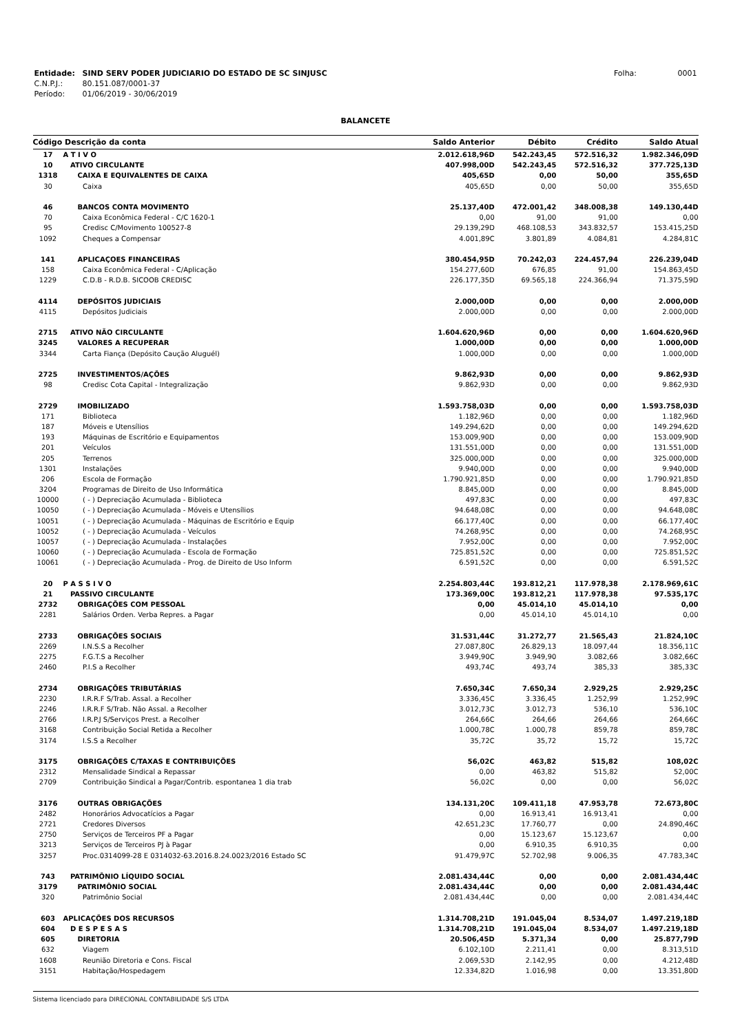| Entidade: | SIND SERV PODER JUDICIARIO DO ESTADO DE SC SINJUSC | Folha: 0001 |
| C.N.P.J.: | 80.151.087/0001-37 | |
| Período: | 01/06/2019 - 30/06/2019 | |
BALANCETE
| Código Descrição da conta | | Saldo Anterior | Débito | Crédito | Saldo Atual |
| --- | --- | --- | --- | --- | --- |
| 17 | A T I V O | 2.012.618,96D | 542.243,45 | 572.516,32 | 1.982.346,09D |
| 10 | ATIVO CIRCULANTE | 407.998,00D | 542.243,45 | 572.516,32 | 377.725,13D |
| 1318 | CAIXA E EQUIVALENTES DE CAIXA | 405,65D | 0,00 | 50,00 | 355,65D |
| 30 | Caixa | 405,65D | 0,00 | 50,00 | 355,65D |
| 46 | BANCOS CONTA MOVIMENTO | 25.137,40D | 472.001,42 | 348.008,38 | 149.130,44D |
| 70 | Caixa Econômica Federal - C/C 1620-1 | 0,00 | 91,00 | 91,00 | 0,00 |
| 95 | Credisc C/Movimento 100527-8 | 29.139,29D | 468.108,53 | 343.832,57 | 153.415,25D |
| 1092 | Cheques a Compensar | 4.001,89C | 3.801,89 | 4.084,81 | 4.284,81C |
| 141 | APLICAÇOES FINANCEIRAS | 380.454,95D | 70.242,03 | 224.457,94 | 226.239,04D |
| 158 | Caixa Econômica Federal - C/Aplicação | 154.277,60D | 676,85 | 91,00 | 154.863,45D |
| 1229 | C.D.B - R.D.B. SICOOB CREDISC | 226.177,35D | 69.565,18 | 224.366,94 | 71.375,59D |
| 4114 | DEPÓSITOS JUDICIAIS | 2.000,00D | 0,00 | 0,00 | 2.000,00D |
| 4115 | Depósitos Judiciais | 2.000,00D | 0,00 | 0,00 | 2.000,00D |
| 2715 | ATIVO NÃO CIRCULANTE | 1.604.620,96D | 0,00 | 0,00 | 1.604.620,96D |
| 3245 | VALORES A RECUPERAR | 1.000,00D | 0,00 | 0,00 | 1.000,00D |
| 3344 | Carta Fiança (Depósito Caução Aluguél) | 1.000,00D | 0,00 | 0,00 | 1.000,00D |
| 2725 | INVESTIMENTOS/AÇÕES | 9.862,93D | 0,00 | 0,00 | 9.862,93D |
| 98 | Credisc Cota Capital - Integralização | 9.862,93D | 0,00 | 0,00 | 9.862,93D |
| 2729 | IMOBILIZADO | 1.593.758,03D | 0,00 | 0,00 | 1.593.758,03D |
| 171 | Biblioteca | 1.182,96D | 0,00 | 0,00 | 1.182,96D |
| 187 | Móveis e Utensílios | 149.294,62D | 0,00 | 0,00 | 149.294,62D |
| 193 | Máquinas de Escritório e Equipamentos | 153.009,90D | 0,00 | 0,00 | 153.009,90D |
| 201 | Veículos | 131.551,00D | 0,00 | 0,00 | 131.551,00D |
| 205 | Terrenos | 325.000,00D | 0,00 | 0,00 | 325.000,00D |
| 1301 | Instalações | 9.940,00D | 0,00 | 0,00 | 9.940,00D |
| 206 | Escola de Formação | 1.790.921,85D | 0,00 | 0,00 | 1.790.921,85D |
| 3204 | Programas de Direito de Uso Informática | 8.845,00D | 0,00 | 0,00 | 8.845,00D |
| 10000 | ( - ) Depreciação Acumulada - Biblioteca | 497,83C | 0,00 | 0,00 | 497,83C |
| 10050 | ( - ) Depreciação Acumulada - Móveis e Utensílios | 94.648,08C | 0,00 | 0,00 | 94.648,08C |
| 10051 | ( - ) Depreciação Acumulada - Máquinas de Escritório e Equip | 66.177,40C | 0,00 | 0,00 | 66.177,40C |
| 10052 | ( - ) Depreciação Acumulada - Veículos | 74.268,95C | 0,00 | 0,00 | 74.268,95C |
| 10057 | ( - ) Depreciação Acumulada - Instalações | 7.952,00C | 0,00 | 0,00 | 7.952,00C |
| 10060 | ( - ) Depreciação Acumulada - Escola de Formação | 725.851,52C | 0,00 | 0,00 | 725.851,52C |
| 10061 | ( - ) Depreciação Acumulada - Prog. de Direito de Uso Inform | 6.591,52C | 0,00 | 0,00 | 6.591,52C |
| 20 | P A S S I V O | 2.254.803,44C | 193.812,21 | 117.978,38 | 2.178.969,61C |
| 21 | PASSIVO CIRCULANTE | 173.369,00C | 193.812,21 | 117.978,38 | 97.535,17C |
| 2732 | OBRIGAÇÕES COM PESSOAL | 0,00 | 45.014,10 | 45.014,10 | 0,00 |
| 2281 | Salários Orden. Verba Repres. a Pagar | 0,00 | 45.014,10 | 45.014,10 | 0,00 |
| 2733 | OBRIGAÇÕES SOCIAIS | 31.531,44C | 31.272,77 | 21.565,43 | 21.824,10C |
| 2269 | I.N.S.S a Recolher | 27.087,80C | 26.829,13 | 18.097,44 | 18.356,11C |
| 2275 | F.G.T.S a Recolher | 3.949,90C | 3.949,90 | 3.082,66 | 3.082,66C |
| 2460 | P.I.S a Recolher | 493,74C | 493,74 | 385,33 | 385,33C |
| 2734 | OBRIGAÇÕES TRIBUTÁRIAS | 7.650,34C | 7.650,34 | 2.929,25 | 2.929,25C |
| 2230 | I.R.R.F S/Trab. Assal. a Recolher | 3.336,45C | 3.336,45 | 1.252,99 | 1.252,99C |
| 2246 | I.R.R.F S/Trab. Não Assal. a Recolher | 3.012,73C | 3.012,73 | 536,10 | 536,10C |
| 2766 | I.R.P.J S/Serviços Prest. a Recolher | 264,66C | 264,66 | 264,66 | 264,66C |
| 3168 | Contribuição Social Retida a Recolher | 1.000,78C | 1.000,78 | 859,78 | 859,78C |
| 3174 | I.S.S a Recolher | 35,72C | 35,72 | 15,72 | 15,72C |
| 3175 | OBRIGAÇÕES C/TAXAS E CONTRIBUIÇÕES | 56,02C | 463,82 | 515,82 | 108,02C |
| 2312 | Mensalidade Sindical a Repassar | 0,00 | 463,82 | 515,82 | 52,00C |
| 2709 | Contribuição Sindical a Pagar/Contrib. espontanea 1 dia trab | 56,02C | 0,00 | 0,00 | 56,02C |
| 3176 | OUTRAS OBRIGAÇÕES | 134.131,20C | 109.411,18 | 47.953,78 | 72.673,80C |
| 2482 | Honorários Advocatícios a Pagar | 0,00 | 16.913,41 | 16.913,41 | 0,00 |
| 2721 | Credores Diversos | 42.651,23C | 17.760,77 | 0,00 | 24.890,46C |
| 2750 | Serviços de Terceiros PF a Pagar | 0,00 | 15.123,67 | 15.123,67 | 0,00 |
| 3213 | Serviços de Terceiros PJ à Pagar | 0,00 | 6.910,35 | 6.910,35 | 0,00 |
| 3257 | Proc.0314099-28 E 0314032-63.2016.8.24.0023/2016 Estado SC | 91.479,97C | 52.702,98 | 9.006,35 | 47.783,34C |
| 743 | PATRIMÔNIO LÍQUIDO SOCIAL | 2.081.434,44C | 0,00 | 0,00 | 2.081.434,44C |
| 3179 | PATRIMÔNIO SOCIAL | 2.081.434,44C | 0,00 | 0,00 | 2.081.434,44C |
| 320 | Patrimônio Social | 2.081.434,44C | 0,00 | 0,00 | 2.081.434,44C |
| 603 | APLICAÇÕES DOS RECURSOS | 1.314.708,21D | 191.045,04 | 8.534,07 | 1.497.219,18D |
| 604 | D E S P E S A S | 1.314.708,21D | 191.045,04 | 8.534,07 | 1.497.219,18D |
| 605 | DIRETORIA | 20.506,45D | 5.371,34 | 0,00 | 25.877,79D |
| 632 | Viagem | 6.102,10D | 2.211,41 | 0,00 | 8.313,51D |
| 1608 | Reunião Diretoria e Cons. Fiscal | 2.069,53D | 2.142,95 | 0,00 | 4.212,48D |
| 3151 | Habitação/Hospedagem | 12.334,82D | 1.016,98 | 0,00 | 13.351,80D |
Sistema licenciado para DIRECIONAL CONTABILIDADE S/S LTDA